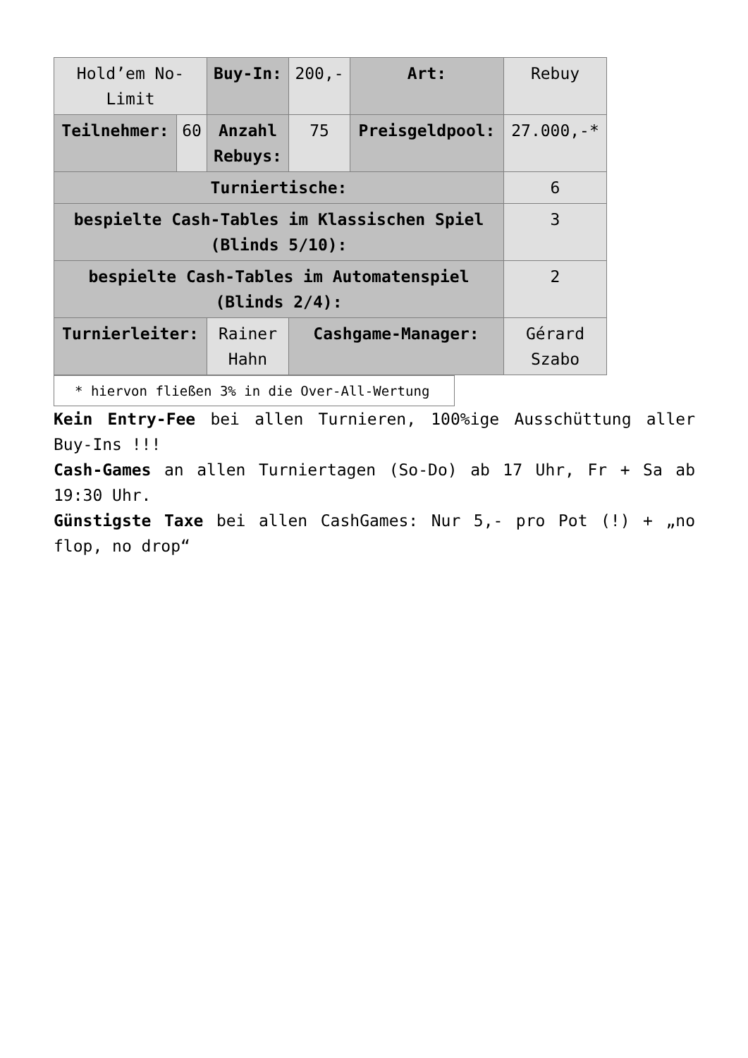| Hold’em No-Limit | | Buy-In: | 200,- | Art: | Rebuy |
| Teilnehmer: | 60 | Anzahl Rebuys: | 75 | Preisgeldpool: | 27.000,-* |
| Turniertische: | | | | | 6 |
| bespielte Cash-Tables im Klassischen Spiel (Blinds 5/10): | | | | | 3 |
| bespielte Cash-Tables im Automatenspiel (Blinds 2/4): | | | | | 2 |
| Turnierleiter: | | Rainer Hahn | Cashgame-Manager: | | Gérard Szabo |
* hiervon fließen 3% in die Over-All-Wertung
Kein Entry-Fee bei allen Turnieren, 100%ige Ausschüttung aller Buy-Ins !!!
Cash-Games an allen Turniertagen (So-Do) ab 17 Uhr, Fr + Sa ab 19:30 Uhr.
Günstigste Taxe bei allen CashGames: Nur 5,- pro Pot (!) + „no flop, no drop“